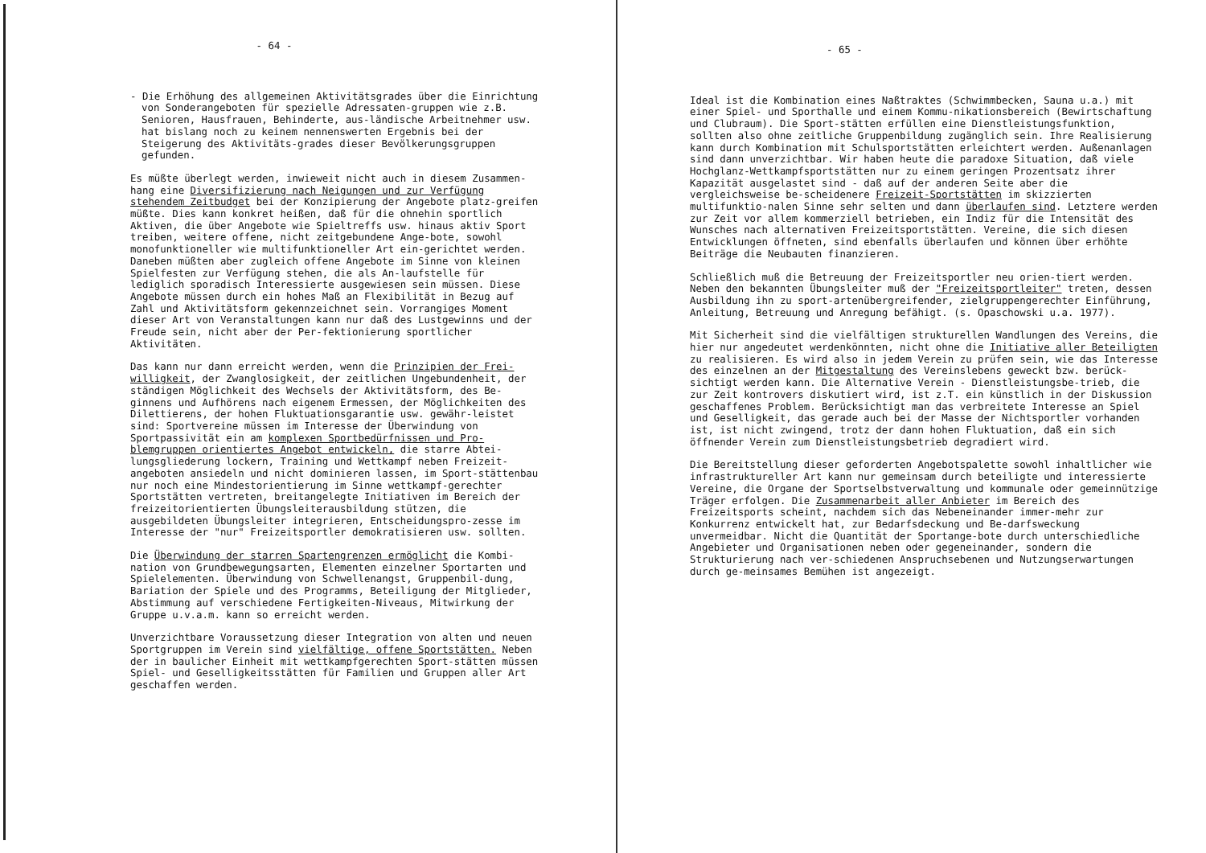- 64 -
- Die Erhöhung des allgemeinen Aktivitätsgrades über die Einrichtung von Sonderangeboten für spezielle Adressaten-gruppen wie z.B. Senioren, Hausfrauen, Behinderte, aus-ländische Arbeitnehmer usw. hat bislang noch zu keinem nennenswerten Ergebnis bei der Steigerung des Aktivitäts-grades dieser Bevölkerungsgruppen gefunden.
Es müßte überlegt werden, inwieweit nicht auch in diesem Zusammen-hang eine Diversifizierung nach Neigungen und zur Verfügung stehendem Zeitbudget bei der Konzipierung der Angebote platz-greifen müßte. Dies kann konkret heißen, daß für die ohnehin sportlich Aktiven, die über Angebote wie Spieltreffs usw. hinaus aktiv Sport treiben, weitere offene, nicht zeitgebundene Ange-bote, sowohl monofunktioneller wie multifunktioneller Art ein-gerichtet werden. Daneben müßten aber zugleich offene Angebote im Sinne von kleinen Spielfesten zur Verfügung stehen, die als An-laufstelle für lediglich sporadisch Interessierte ausgewiesen sein müssen. Diese Angebote müssen durch ein hohes Maß an Flexibilität in Bezug auf Zahl und Aktivitätsform gekennzeichnet sein. Vorrangiges Moment dieser Art von Veranstaltungen kann nur daß des Lustgewinns und der Freude sein, nicht aber der Per-fektionierung sportlicher Aktivitäten.
Das kann nur dann erreicht werden, wenn die Prinzipien der Frei-willigkeit, der Zwanglosigkeit, der zeitlichen Ungebundenheit, der ständigen Möglichkeit des Wechsels der Aktivitätsform, des Be-ginnens und Aufhörens nach eigenem Ermessen, der Möglichkeiten des Dilettierens, der hohen Fluktuationsgarantie usw. gewähr-leistet sind: Sportvereine müssen im Interesse der Überwindung von Sportpassivität ein am komplexen Sportbedürfnissen und Pro-blemgruppen orientiertes Angebot entwickeln, die starre Abtei-lungsgliederung lockern, Training und Wettkampf neben Freizeit-angeboten ansiedeln und nicht dominieren lassen, im Sport-stättenbau nur noch eine Mindestorientierung im Sinne wettkampf-gerechter Sportstätten vertreten, breitangelegte Initiativen im Bereich der freizeitorientierten Übungsleiterausbildung stützen, die ausgebildeten Übungsleiter integrieren, Entscheidungspro-zesse im Interesse der "nur" Freizeitsportler demokratisieren usw. sollten.
Die Überwindung der starren Spartengrenzen ermöglicht die Kombi-nation von Grundbewegungsarten, Elementen einzelner Sportarten und Spielelementen. Überwindung von Schwellenangst, Gruppenbil-dung, Bariation der Spiele und des Programms, Beteiligung der Mitglieder, Abstimmung auf verschiedene Fertigkeiten-Niveaus, Mitwirkung der Gruppe u.v.a.m. kann so erreicht werden.
Unverzichtbare Voraussetzung dieser Integration von alten und neuen Sportgruppen im Verein sind vielfältige, offene Sportstätten. Neben der in baulicher Einheit mit wettkampfgerechten Sport-stätten müssen Spiel- und Geselligkeitsstätten für Familien und Gruppen aller Art geschaffen werden.
- 65 -
Ideal ist die Kombination eines Naßtraktes (Schwimmbecken, Sauna u.a.) mit einer Spiel- und Sporthalle und einem Kommu-nikationsbereich (Bewirtschaftung und Clubraum). Die Sport-stätten erfüllen eine Dienstleistungsfunktion, sollten also ohne zeitliche Gruppenbildung zugänglich sein. Ihre Realisierung kann durch Kombination mit Schulsportstätten erleichtert werden. Außenanlagen sind dann unverzichtbar. Wir haben heute die paradoxe Situation, daß viele Hochglanz-Wettkampfsportstätten nur zu einem geringen Prozentsatz ihrer Kapazität ausgelastet sind - daß auf der anderen Seite aber die vergleichsweise be-scheidenere Freizeit-Sportstätten im skizzierten multifunktio-nalen Sinne sehr selten und dann überlaufen sind. Letztere werden zur Zeit vor allem kommerziell betrieben, ein Indiz für die Intensität des Wunsches nach alternativen Freizeitsportstätten. Vereine, die sich diesen Entwicklungen öffneten, sind ebenfalls überlaufen und können über erhöhte Beiträge die Neubauten finanzieren.
Schließlich muß die Betreuung der Freizeitsportler neu orien-tiert werden. Neben den bekannten Übungsleiter muß der "Freizeitsportleiter" treten, dessen Ausbildung ihn zu sport-artenübergreifender, zielgruppengerechter Einführung, Anleitung, Betreuung und Anregung befähigt. (s. Opaschowski u.a. 1977).
Mit Sicherheit sind die vielfältigen strukturellen Wandlungen des Vereins, die hier nur angedeutet werdenkönnten, nicht ohne die Initiative aller Beteiligten zu realisieren. Es wird also in jedem Verein zu prüfen sein, wie das Interesse des einzelnen an der Mitgestaltung des Vereinslebens geweckt bzw. berück-sichtigt werden kann. Die Alternative Verein - Dienstleistungsbe-trieb, die zur Zeit kontrovers diskutiert wird, ist z.T. ein künstlich in der Diskussion geschaffenes Problem. Berücksichtigt man das verbreitete Interesse an Spiel und Geselligkeit, das gerade auch bei der Masse der Nichtsportler vorhanden ist, ist nicht zwingend, trotz der dann hohen Fluktuation, daß ein sich öffnender Verein zum Dienstleistungsbetrieb degradiert wird.
Die Bereitstellung dieser geforderten Angebotspalette sowohl inhaltlicher wie infrastruktureller Art kann nur gemeinsam durch beteiligte und interessierte Vereine, die Organe der Sportselbstverwaltung und kommunale oder gemeinnützige Träger erfolgen. Die Zusammenarbeit aller Anbieter im Bereich des Freizeitsports scheint, nachdem sich das Nebeneinander immer-mehr zur Konkurrenz entwickelt hat, zur Bedarfsdeckung und Be-darfsweckung unvermeidbar. Nicht die Quantität der Sportange-bote durch unterschiedliche Angebieter und Organisationen neben oder gegeneinander, sondern die Strukturierung nach ver-schiedenen Anspruchsebenen und Nutzungserwartungen durch ge-meinsames Bemühen ist angezeigt.